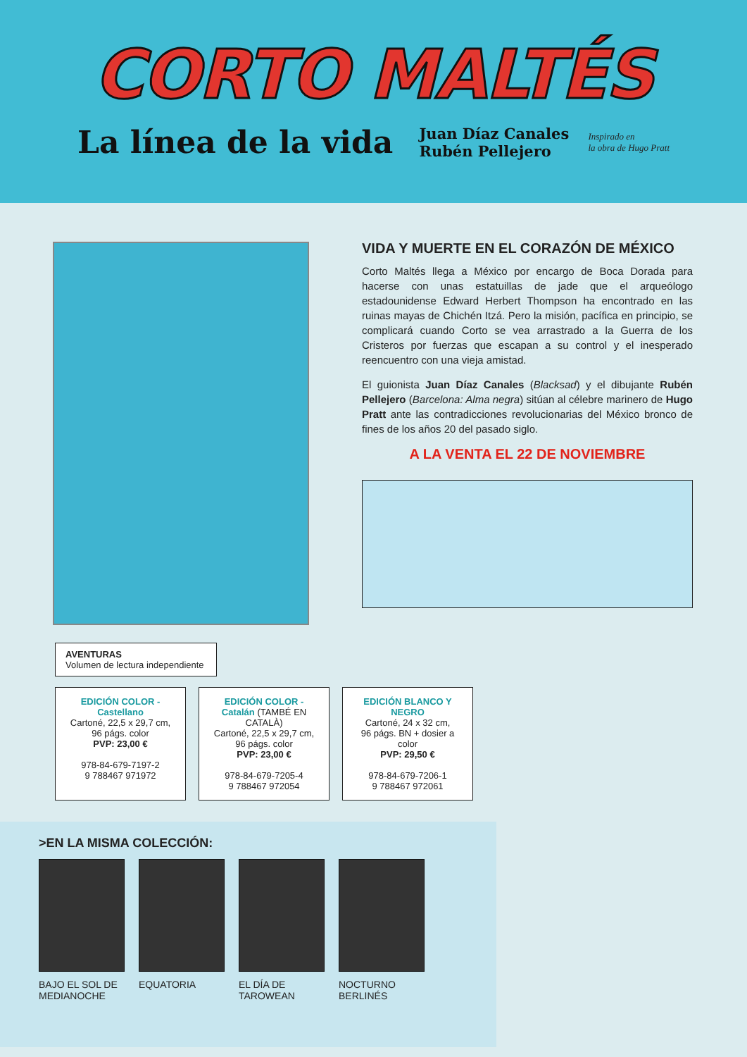CORTO MALTÉS
La línea de la vida
Juan Díaz Canales
Rubén Pellejero
Inspirado en
la obra de Hugo Pratt
VIDA Y MUERTE EN EL CORAZÓN DE MÉXICO
Corto Maltés llega a México por encargo de Boca Dorada para hacerse con unas estatuillas de jade que el arqueólogo estadounidense Edward Herbert Thompson ha encontrado en las ruinas mayas de Chichén Itzá. Pero la misión, pacífica en principio, se complicará cuando Corto se vea arrastrado a la Guerra de los Cristeros por fuerzas que escapan a su control y el inesperado reencuentro con una vieja amistad.
El guionista Juan Díaz Canales (Blacksad) y el dibujante Rubén Pellejero (Barcelona: Alma negra) sitúan al célebre marinero de Hugo Pratt ante las contradicciones revolucionarias del México bronco de fines de los años 20 del pasado siglo.
A LA VENTA EL 22 DE NOVIEMBRE
AVENTURAS
Volumen de lectura independiente
EDICIÓN COLOR - Castellano
Cartoné, 22,5 x 29,7 cm,
96 págs. color
PVP: 23,00 €
978-84-679-7197-2
9 788467 971972
EDICIÓN COLOR - Catalán (TAMBÉ EN CATALÀ)
Cartoné, 22,5 x 29,7 cm,
96 págs. color
PVP: 23,00 €
978-84-679-7205-4
9 788467 972054
EDICIÓN BLANCO Y NEGRO
Cartoné, 24 x 32 cm,
96 págs. BN + dosier a color
PVP: 29,50 €
978-84-679-7206-1
9 788467 972061
>EN LA MISMA COLECCIÓN:
BAJO EL SOL DE MEDIANOCHE
EQUATORIA EL DÍA DE TAROWEAN
NOCTURNO BERLINÉS